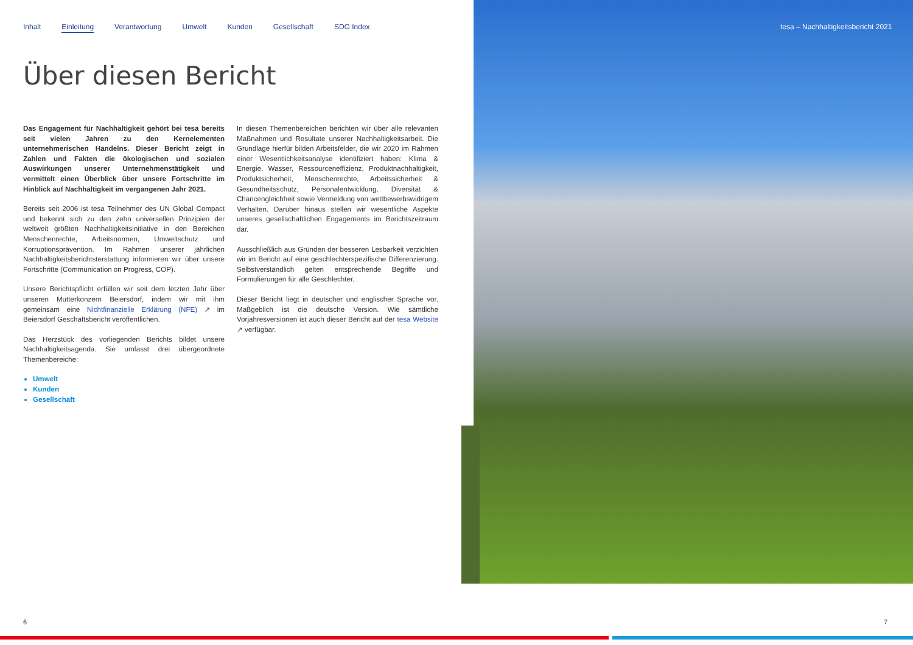Inhalt Einleitung Verantwortung Umwelt Kunden Gesellschaft SDG Index
tesa – Nachhaltigkeitsbericht 2021
Über diesen Bericht
Das Engagement für Nachhaltigkeit gehört bei tesa bereits seit vielen Jahren zu den Kernelementen unternehmerischen Handelns. Dieser Bericht zeigt in Zahlen und Fakten die ökologischen und sozialen Auswirkungen unserer Unternehmenstätigkeit und vermittelt einen Überblick über unsere Fortschritte im Hinblick auf Nachhaltigkeit im vergangenen Jahr 2021.
Bereits seit 2006 ist tesa Teilnehmer des UN Global Compact und bekennt sich zu den zehn universellen Prinzipien der weltweit größten Nachhaltigkeitsinitiative in den Bereichen Menschenrechte, Arbeitsnormen, Umweltschutz und Korruptionsprävention. Im Rahmen unserer jährlichen Nachhaltigkeitsberichtsterstattung informieren wir über unsere Fortschritte (Communication on Progress, COP).
Unsere Berichtspflicht erfüllen wir seit dem letzten Jahr über unseren Mutterkonzern Beiersdorf, indem wir mit ihm gemeinsam eine Nichtfinanzielle Erklärung (NFE) ↗ im Beiersdorf Geschäftsbericht veröffentlichen.
Das Herzstück des vorliegenden Berichts bildet unsere Nachhaltigkeitsagenda. Sie umfasst drei übergeordnete Themenbereiche:
Umwelt
Kunden
Gesellschaft
In diesen Themenbereichen berichten wir über alle relevanten Maßnahmen und Resultate unserer Nachhaltigkeitsarbeit. Die Grundlage hierfür bilden Arbeitsfelder, die wir 2020 im Rahmen einer Wesentlichkeitsanalyse identifiziert haben: Klima & Energie, Wasser, Ressourceneffizienz, Produktnachhaltigkeit, Produktsicherheit, Menschenrechte, Arbeitssicherheit & Gesundheitsschutz, Personalentwicklung, Diversität & Chancengleichheit sowie Vermeidung von wettbewerbswidrigem Verhalten. Darüber hinaus stellen wir wesentliche Aspekte unseres gesellschaftlichen Engagements im Berichtszeitraum dar.
Ausschließlich aus Gründen der besseren Lesbarkeit verzichten wir im Bericht auf eine geschlechterspezifische Differenzierung. Selbstverständlich gelten entsprechende Begriffe und Formulierungen für alle Geschlechter.
Dieser Bericht liegt in deutscher und englischer Sprache vor. Maßgeblich ist die deutsche Version. Wie sämtliche Vorjahresversionen ist auch dieser Bericht auf der tesa Website ↗ verfügbar.
6 7